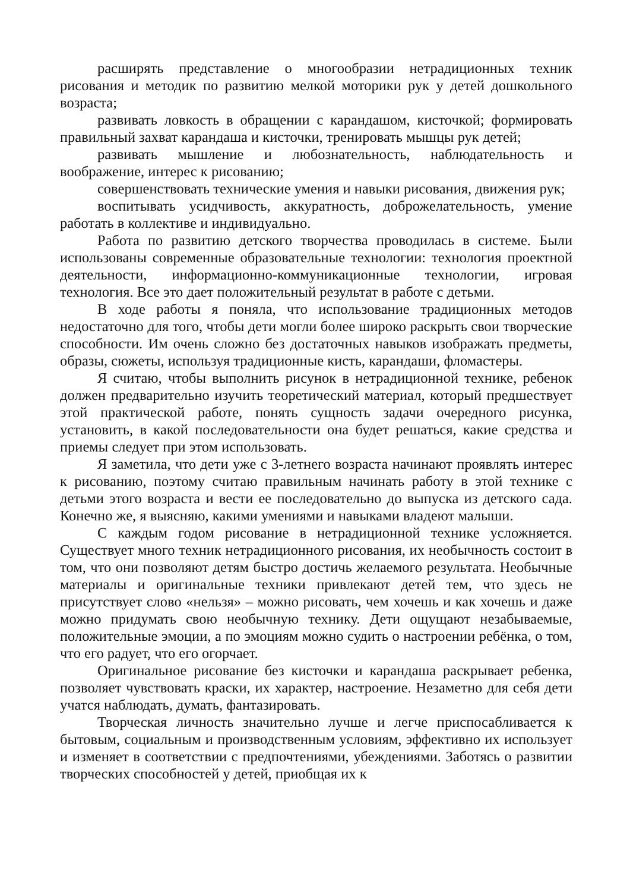расширять представление о многообразии нетрадиционных техник рисования и методик по развитию мелкой моторики рук у детей дошкольного возраста;
развивать ловкость в обращении с карандашом, кисточкой; формировать правильный захват карандаша и кисточки, тренировать мышцы рук детей;
развивать мышление и любознательность, наблюдательность и воображение, интерес к рисованию;
совершенствовать технические умения и навыки рисования, движения рук;
воспитывать усидчивость, аккуратность, доброжелательность, умение работать в коллективе и индивидуально.
Работа по развитию детского творчества проводилась в системе. Были использованы современные образовательные технологии: технология проектной деятельности, информационно-коммуникационные технологии, игровая технология. Все это дает положительный результат в работе с детьми.
В ходе работы я поняла, что использование традиционных методов недостаточно для того, чтобы дети могли более широко раскрыть свои творческие способности. Им очень сложно без достаточных навыков изображать предметы, образы, сюжеты, используя традиционные кисть, карандаши, фломастеры.
Я считаю, чтобы выполнить рисунок в нетрадиционной технике, ребенок должен предварительно изучить теоретический материал, который предшествует этой практической работе, понять сущность задачи очередного рисунка, установить, в какой последовательности она будет решаться, какие средства и приемы следует при этом использовать.
Я заметила, что дети уже с 3-летнего возраста начинают проявлять интерес к рисованию, поэтому считаю правильным начинать работу в этой технике с детьми этого возраста и вести ее последовательно до выпуска из детского сада. Конечно же, я выясняю, какими умениями и навыками владеют малыши.
С каждым годом рисование в нетрадиционной технике усложняется. Существует много техник нетрадиционного рисования, их необычность состоит в том, что они позволяют детям быстро достичь желаемого результата. Необычные материалы и оригинальные техники привлекают детей тем, что здесь не присутствует слово «нельзя» – можно рисовать, чем хочешь и как хочешь и даже можно придумать свою необычную технику. Дети ощущают незабываемые, положительные эмоции, а по эмоциям можно судить о настроении ребёнка, о том, что его радует, что его огорчает.
Оригинальное рисование без кисточки и карандаша раскрывает ребенка, позволяет чувствовать краски, их характер, настроение. Незаметно для себя дети учатся наблюдать, думать, фантазировать.
Творческая личность значительно лучше и легче приспосабливается к бытовым, социальным и производственным условиям, эффективно их использует и изменяет в соответствии с предпочтениями, убеждениями. Заботясь о развитии творческих способностей у детей, приобщая их к